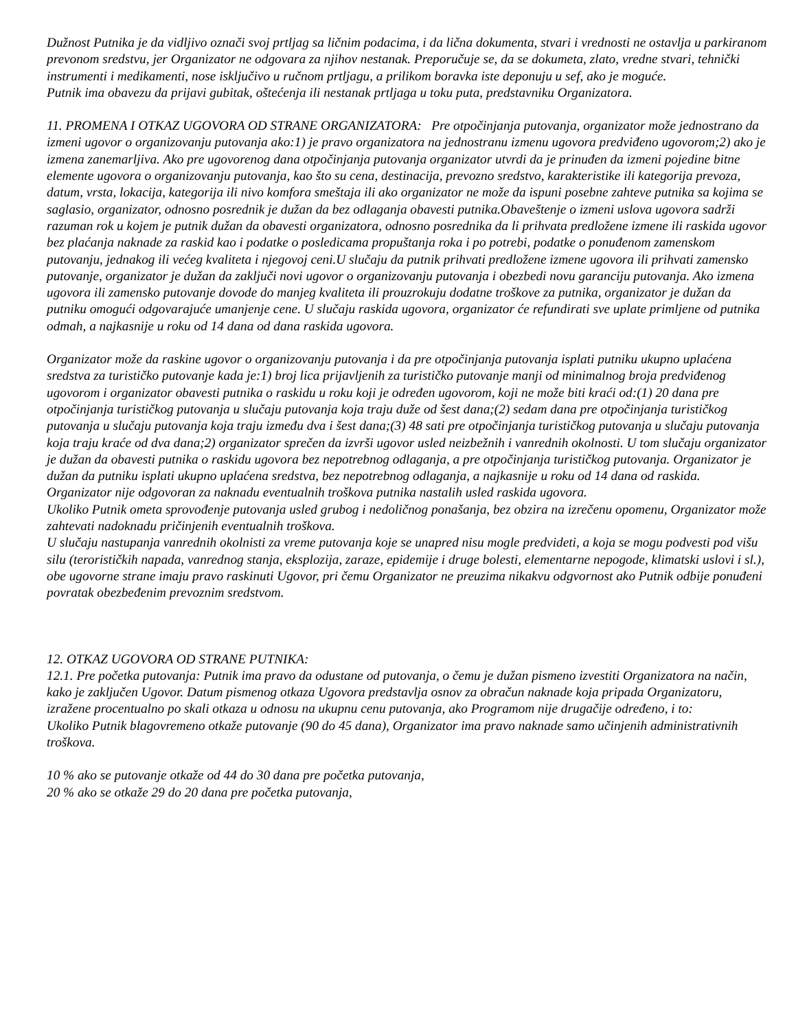Dužnost Putnika je da vidljivo označi svoj prtljag sa ličnim podacima, i da lična dokumenta, stvari i vrednosti ne ostavlja u parkiranom prevonom sredstvu, jer Organizator ne odgovara za njihov nestanak. Preporučuje se, da se dokumeta, zlato, vredne stvari, tehnički instrumenti i medikamenti, nose isključivo u ručnom prtljagu, a prilikom boravka iste deponuju u sef, ako je moguće.
Putnik ima obavezu da prijavi gubitak, oštećenja ili nestanak prtljaga u toku puta, predstavniku Organizatora.
11. PROMENA I OTKAZ UGOVORA OD STRANE ORGANIZATORA: Pre otpočinjanja putovanja, organizator može jednostrano da izmeni ugovor o organizovanju putovanja ako:1) je pravo organizatora na jednostranu izmenu ugovora predviđeno ugovorom;2) ako je izmena zanemarljiva. Ako pre ugovorenog dana otpočinjanja putovanja organizator utvrdi da je prinuđen da izmeni pojedine bitne elemente ugovora o organizovanju putovanja, kao što su cena, destinacija, prevozno sredstvo, karakteristike ili kategorija prevoza, datum, vrsta, lokacija, kategorija ili nivo komfora smeštaja ili ako organizator ne može da ispuni posebne zahteve putnika sa kojima se saglasio, organizator, odnosno posrednik je dužan da bez odlaganja obavesti putnika.Obaveštenje o izmeni uslova ugovora sadrži razuman rok u kojem je putnik dužan da obavesti organizatora, odnosno posrednika da li prihvata predložene izmene ili raskida ugovor bez plaćanja naknade za raskid kao i podatke o posledicama propuštanja roka i po potrebi, podatke o ponuđenom zamenskom putovanju, jednakog ili većeg kvaliteta i njegovoj ceni.U slučaju da putnik prihvati predložene izmene ugovora ili prihvati zamensko putovanje, organizator je dužan da zaključi novi ugovor o organizovanju putovanja i obezbedi novu garanciju putovanja. Ako izmena ugovora ili zamensko putovanje dovode do manjeg kvaliteta ili prouzrokuju dodatne troškove za putnika, organizator je dužan da putniku omogući odgovarajuće umanjenje cene. U slučaju raskida ugovora, organizator će refundirati sve uplate primljene od putnika odmah, a najkasnije u roku od 14 dana od dana raskida ugovora.
Organizator može da raskine ugovor o organizovanju putovanja i da pre otpočinjanja putovanja isplati putniku ukupno uplaćena sredstva za turističko putovanje kada je:1) broj lica prijavljenih za turističko putovanje manji od minimalnog broja predviđenog ugovorom i organizator obavesti putnika o raskidu u roku koji je određen ugovorom, koji ne može biti kraći od:(1) 20 dana pre otpočinjanja turističkog putovanja u slučaju putovanja koja traju duže od šest dana;(2) sedam dana pre otpočinjanja turističkog putovanja u slučaju putovanja koja traju između dva i šest dana;(3) 48 sati pre otpočinjanja turističkog putovanja u slučaju putovanja koja traju kraće od dva dana;2) organizator sprečen da izvrši ugovor usled neizbežnih i vanrednih okolnosti. U tom slučaju organizator je dužan da obavesti putnika o raskidu ugovora bez nepotrebnog odlaganja, a pre otpočinjanja turističkog putovanja. Organizator je dužan da putniku isplati ukupno uplaćena sredstva, bez nepotrebnog odlaganja, a najkasnije u roku od 14 dana od raskida. Organizator nije odgovoran za naknadu eventualnih troškova putnika nastalih usled raskida ugovora.
Ukoliko Putnik ometa sprovođenje putovanja usled grubog i nedoličnog ponašanja, bez obzira na izrečenu opomenu, Organizator može zahtevati nadoknadu pričinjenih eventualnih troškova.
U slučaju nastupanja vanrednih okolnisti za vreme putovanja koje se unapred nisu mogle predvideti, a koja se mogu podvesti pod višu silu (terorističkih napada, vanrednog stanja, eksplozija, zaraze, epidemije i druge bolesti, elementarne nepogode, klimatski uslovi i sl.), obe ugovorne strane imaju pravo raskinuti Ugovor, pri čemu Organizator ne preuzima nikakvu odgvornost ako Putnik odbije ponuđeni povratak obezbeđenim prevoznim sredstvom.
12. OTKAZ UGOVORA OD STRANE PUTNIKA:
12.1. Pre početka putovanja: Putnik ima pravo da odustane od putovanja, o čemu je dužan pismeno izvestiti Organizatora na način, kako je zaključen Ugovor. Datum pismenog otkaza Ugovora predstavlja osnov za obračun naknade koja pripada Organizatoru, izražene procentualno po skali otkaza u odnosu na ukupnu cenu putovanja, ako Programom nije drugačije određeno, i to:
Ukoliko Putnik blagovremeno otkaže putovanje (90 do 45 dana), Organizator ima pravo naknade samo učinjenih administrativnih troškova.
10 % ako se putovanje otkaže od 44 do 30 dana pre početka putovanja,
20 % ako se otkaže 29 do 20 dana pre početka putovanja,